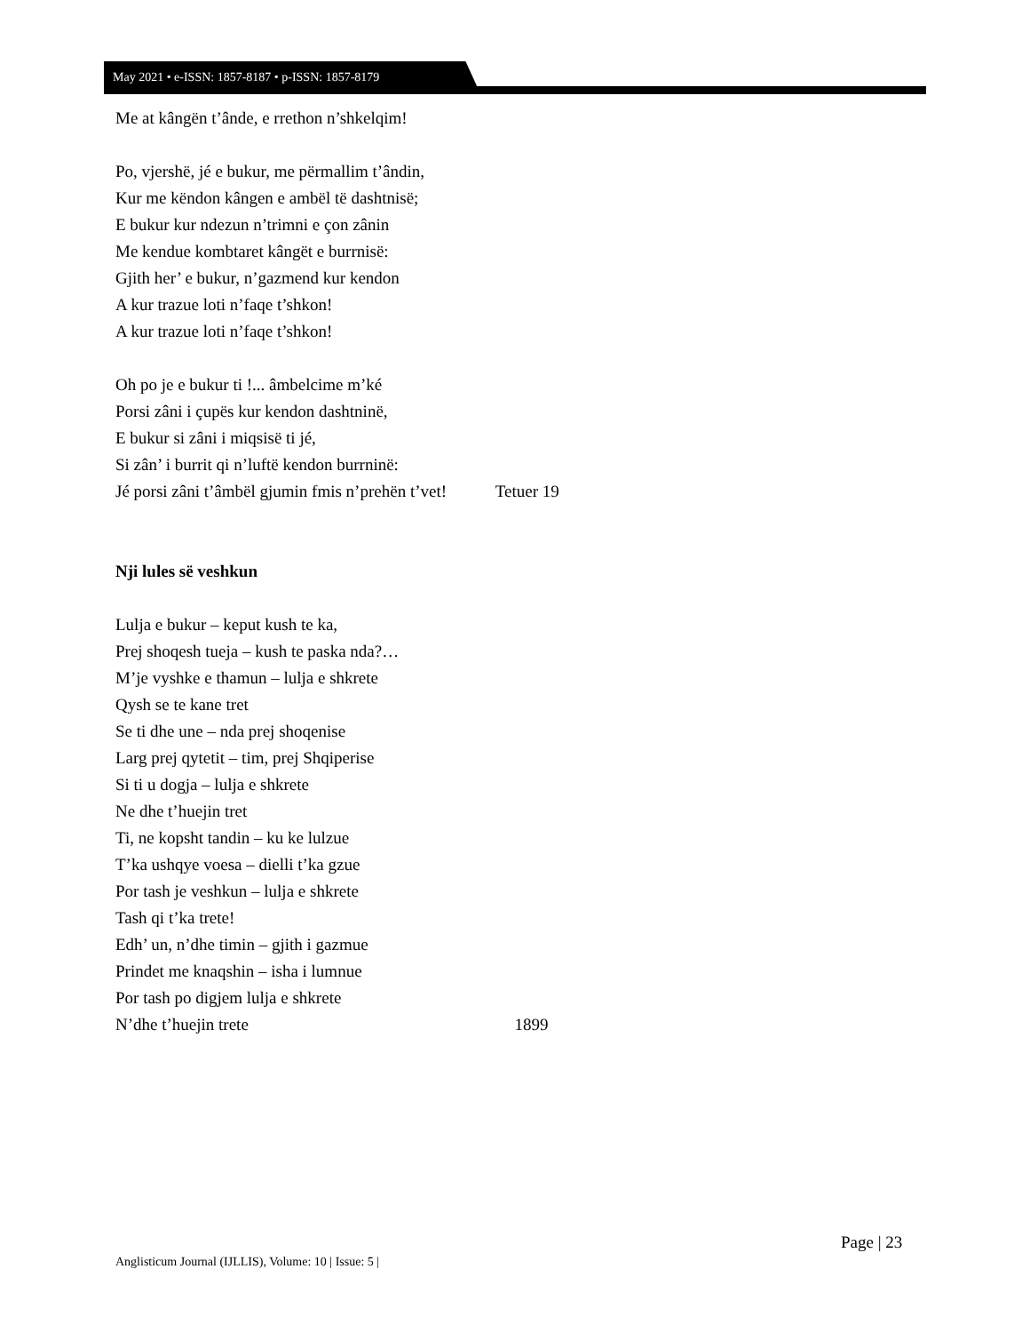May 2021 • e-ISSN: 1857-8187 • p-ISSN: 1857-8179
Me at kângën t’ânde, e rrethon n’shkelqim!
Po, vjershë, jé e bukur, me përmallim t’ândin,
Kur me këndon kângen e ambël të dashtnisë;
E bukur kur ndezun n’trimni e çon zânin
Me kendue kombtaret kângët e burrnisë:
Gjith her’ e bukur, n’gazmend kur kendon
A kur trazue loti n’faqe t’shkon!
A kur trazue loti n’faqe t’shkon!
Oh po je e bukur ti !... âmbelcime m’ké
Porsi zâni i çupës kur kendon dashtninë,
E bukur si zâni i miqsisë ti jé,
Si zân’ i burrit qi n’luftë kendon burrninë:
Jé porsi zâni t’âmbël gjumin fmis n’prehën t’vet! Tetuer 19
Nji lules së veshkun
Lulja e bukur – keput kush te ka,
Prej shoqesh tueja – kush te paska nda?…
M’je vyshke e thamun – lulja e shkrete
Qysh se te kane tret
Se ti dhe une – nda prej shoqenise
Larg prej qytetit – tim, prej Shqiperise
Si ti u dogja – lulja e shkrete
Ne dhe t’huejin tret
Ti, ne kopsht tandin – ku ke lulzue
T’ka ushqye voesa – dielli t’ka gzue
Por tash je veshkun – lulja e shkrete
Tash qi t’ka trete!
Edh’ un, n’dhe timin – gjith i gazmue
Prindet me knaqshin – isha i lumnue
Por tash po digjem lulja e shkrete
N’dhe t’huejin trete 1899
Page | 23
Anglisticum Journal (IJLLIS), Volume: 10 | Issue: 5 |